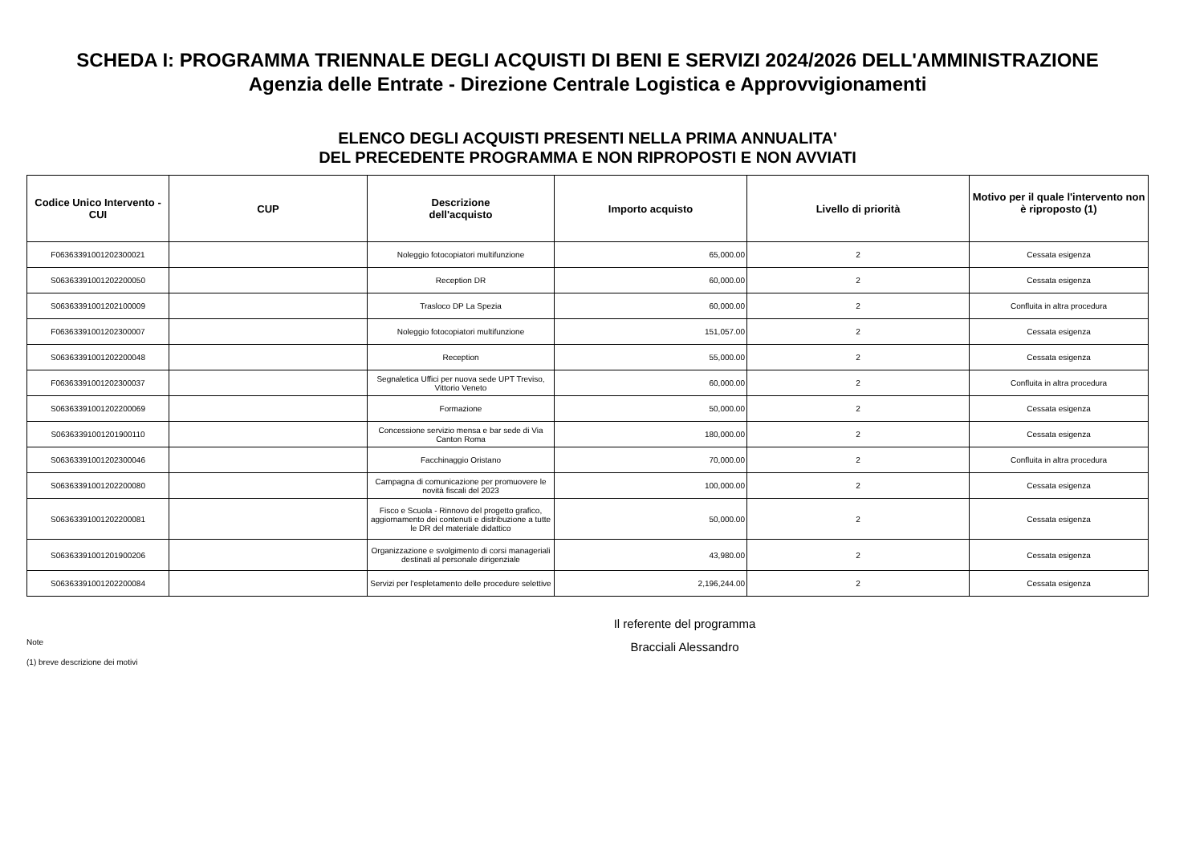SCHEDA I: PROGRAMMA TRIENNALE DEGLI ACQUISTI DI BENI E SERVIZI 2024/2026 DELL'AMMINISTRAZIONE
Agenzia delle Entrate - Direzione Centrale Logistica e Approvvigionamenti
ELENCO DEGLI ACQUISTI PRESENTI NELLA PRIMA ANNUALITA'
DEL PRECEDENTE PROGRAMMA E NON RIPROPOSTI E NON AVVIATI
| Codice Unico Intervento - CUI | CUP | Descrizione dell'acquisto | Importo acquisto | Livello di priorità | Motivo per il quale l'intervento non è riproposto (1) |
| --- | --- | --- | --- | --- | --- |
| F06363391001202300021 | | Noleggio fotocopiatori multifunzione | 65,000.00 | 2 | Cessata esigenza |
| S06363391001202200050 | | Reception DR | 60,000.00 | 2 | Cessata esigenza |
| S06363391001202100009 | | Trasloco DP La Spezia | 60,000.00 | 2 | Confluita in altra procedura |
| F06363391001202300007 | | Noleggio fotocopiatori multifunzione | 151,057.00 | 2 | Cessata esigenza |
| S06363391001202200048 | | Reception | 55,000.00 | 2 | Cessata esigenza |
| F06363391001202300037 | | Segnaletica Uffici per nuova sede UPT Treviso, Vittorio Veneto | 60,000.00 | 2 | Confluita in altra procedura |
| S06363391001202200069 | | Formazione | 50,000.00 | 2 | Cessata esigenza |
| S06363391001201900110 | | Concessione servizio mensa e bar sede di Via Canton Roma | 180,000.00 | 2 | Cessata esigenza |
| S06363391001202300046 | | Facchinaggio Oristano | 70,000.00 | 2 | Confluita in altra procedura |
| S06363391001202200080 | | Campagna di comunicazione per promuovere le novità fiscali del 2023 | 100,000.00 | 2 | Cessata esigenza |
| S06363391001202200081 | | Fisco e Scuola - Rinnovo del progetto grafico, aggiornamento dei contenuti e distribuzione a tutte le DR del materiale didattico | 50,000.00 | 2 | Cessata esigenza |
| S06363391001201900206 | | Organizzazione e svolgimento di corsi manageriali destinati al personale dirigenziale | 43,980.00 | 2 | Cessata esigenza |
| S06363391001202200084 | | Servizi per l'espletamento delle procedure selettive | 2,196,244.00 | 2 | Cessata esigenza |
Note
(1) breve descrizione dei motivi
Il referente del programma
Bracciali Alessandro